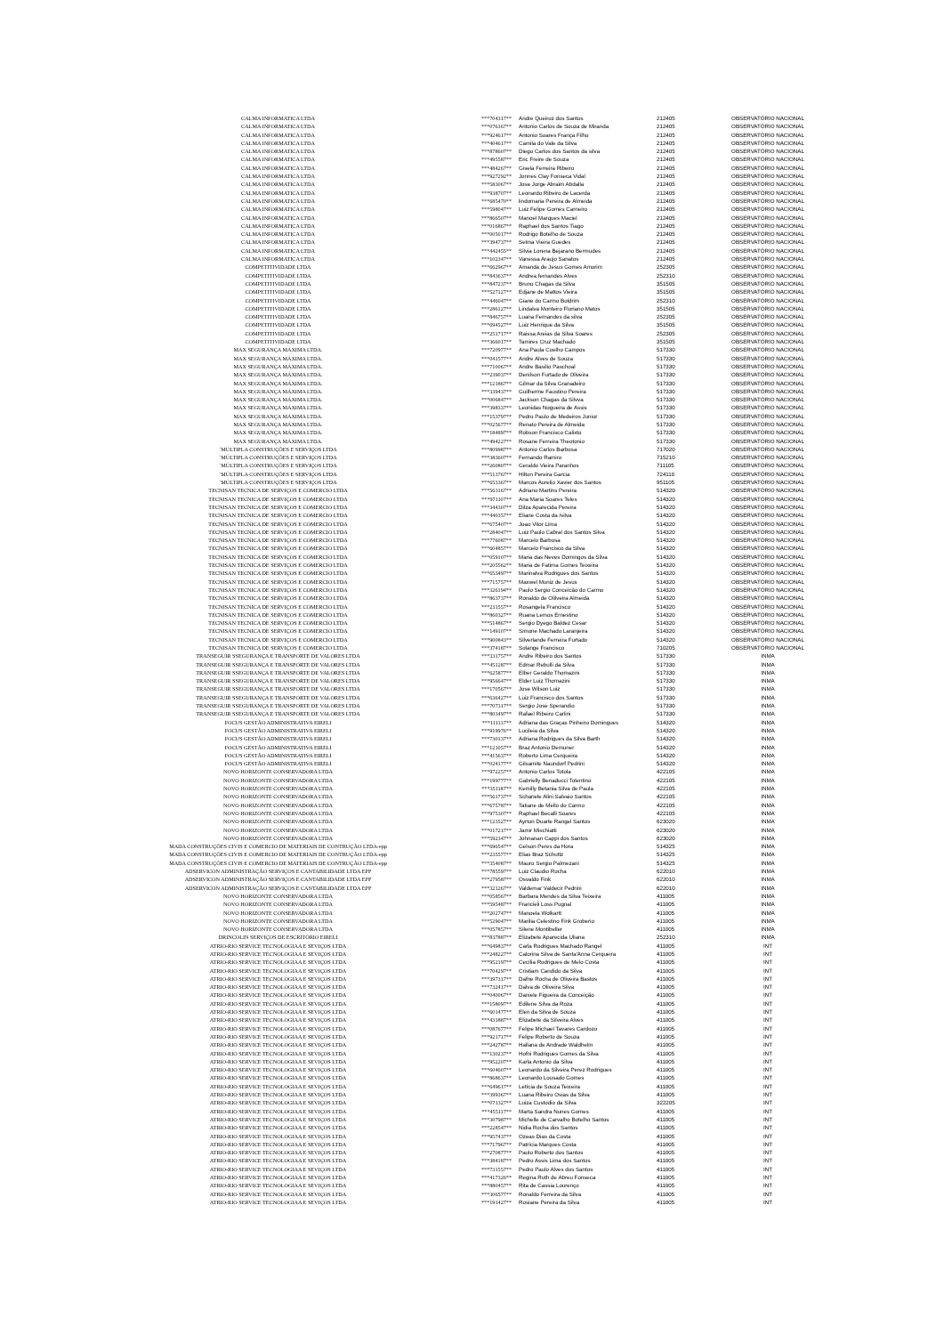| CALMA INFORMATICA LTDA | ***704317** | Andre Queiroz dos Santos | 212405 | OBSERVATÓRIO NACIONAL |
| CALMA INFORMATICA LTDA | ***076167** | Antonio Carlos de Souza de Miranda | 212405 | OBSERVATÓRIO NACIONAL |
| CALMA INFORMATICA LTDA | ***924617** | Antonio Soares França Filho | 212405 | OBSERVATÓRIO NACIONAL |
| CALMA INFORMATICA LTDA | ***404617** | Camila do Vale da Silva | 212405 | OBSERVATÓRIO NACIONAL |
| CALMA INFORMATICA LTDA | ***878607** | Diego Carlos dos Santos da silva | 212405 | OBSERVATÓRIO NACIONAL |
| CALMA INFORMATICA LTDA | ***495587** | Eric Freire de Souza | 212405 | OBSERVATÓRIO NACIONAL |
| CALMA INFORMATICA LTDA | ***484267** | Gisela Ferreira Ribeiro | 212405 | OBSERVATÓRIO NACIONAL |
| CALMA INFORMATICA LTDA | ***927292** | Jonnes Clay Fonseca Vidal | 212405 | OBSERVATÓRIO NACIONAL |
| CALMA INFORMATICA LTDA | ***583067** | Jose Jorge Abraim Abdalla | 212405 | OBSERVATÓRIO NACIONAL |
| CALMA INFORMATICA LTDA | ***938707** | Leonardo Ribeiro de Lacerda | 212405 | OBSERVATÓRIO NACIONAL |
| CALMA INFORMATICA LTDA | ***685470** | lindomaria Pereira de Almeida | 212405 | OBSERVATÓRIO NACIONAL |
| CALMA INFORMATICA LTDA | ***598047** | Luiz Felipe Gomes Carneiro | 212405 | OBSERVATÓRIO NACIONAL |
| CALMA INFORMATICA LTDA | ***866507** | Manoel Marques Maciel | 212405 | OBSERVATÓRIO NACIONAL |
| CALMA INFORMATICA LTDA | ***016867** | Raphael dos Santos Tiago | 212405 | OBSERVATÓRIO NACIONAL |
| CALMA INFORMATICA LTDA | ***005017** | Rodrigo Botelho de Souza | 212405 | OBSERVATÓRIO NACIONAL |
| CALMA INFORMATICA LTDA | ***394737** | Selma Vieira Guedes | 212405 | OBSERVATÓRIO NACIONAL |
| CALMA INFORMATICA LTDA | ***442455** | Silvia Lorena Bejarano Bermudes | 212405 | OBSERVATÓRIO NACIONAL |
| CALMA INFORMATICA LTDA | ***102347** | Vanessa Araujo Sanatos | 212405 | OBSERVATÓRIO NACIONAL |
| COMPETITIVIDADE LTDA | ***662967** | Amanda de Jesus Gomes Amorim | 252305 | OBSERVATÓRIO NACIONAL |
| COMPETITIVIDADE LTDA | ***843637** | Andrea fernandes Alves | 252310 | OBSERVATÓRIO NACIONAL |
| COMPETITIVIDADE LTDA | ***847237** | Bruno Chagas da Silva | 351505 | OBSERVATÓRIO NACIONAL |
| COMPETITIVIDADE LTDA | ***527127** | Edjane de Mattos Vieira | 351505 | OBSERVATÓRIO NACIONAL |
| COMPETITIVIDADE LTDA | ***446047** | Giane do Carmo Boldrim | 252310 | OBSERVATÓRIO NACIONAL |
| COMPETITIVIDADE LTDA | ***286127** | Lindalva Monteiro Floriano Matos | 351505 | OBSERVATÓRIO NACIONAL |
| COMPETITIVIDADE LTDA | ***846757** | Luana Fernandes da silva | 252305 | OBSERVATÓRIO NACIONAL |
| COMPETITIVIDADE LTDA | ***694527** | Luiz Henrique da Silva | 351505 | OBSERVATÓRIO NACIONAL |
| COMPETITIVIDADE LTDA | ***251717** | Raissa Areias da Silva Soares | 252305 | OBSERVATÓRIO NACIONAL |
| COMPETITIVIDADE LTDA | ***366017** | Tamires Cruz Machado | 351505 | OBSERVATÓRIO NACIONAL |
| MAX SEGURANÇA MÁXIMA LTDA. | ***720977** | Ana Paula Coelho Campos | 517330 | OBSERVATÓRIO NACIONAL |
| MAX SEGURANÇA MÁXIMA LTDA. | ***041577** | Andre Alves de Souza | 517330 | OBSERVATÓRIO NACIONAL |
| MAX SEGURANÇA MÁXIMA LTDA. | ***710067** | Andre Basilio Paschoal | 517330 | OBSERVATÓRIO NACIONAL |
| MAX SEGURANÇA MÁXIMA LTDA. | ***239037** | Denilson Furtado de Oliveira | 517330 | OBSERVATÓRIO NACIONAL |
| MAX SEGURANÇA MÁXIMA LTDA. | ***121867** | Gilmar da Silva Granadeiro | 517330 | OBSERVATÓRIO NACIONAL |
| MAX SEGURANÇA MÁXIMA LTDA. | ***339437** | Guilherme Faustino Pereira | 517330 | OBSERVATÓRIO NACIONAL |
| MAX SEGURANÇA MÁXIMA LTDA. | ***006847** | Jackson Chagas da Silvva | 517330 | OBSERVATÓRIO NACIONAL |
| MAX SEGURANÇA MÁXIMA LTDA. | ***398337** | Leonidas Nogueira de Assis | 517330 | OBSERVATÓRIO NACIONAL |
| MAX SEGURANÇA MÁXIMA LTDA. | ***153797** | Pedro Paulo de Medeiros Junior | 517330 | OBSERVATÓRIO NACIONAL |
| MAX SEGURANÇA MÁXIMA LTDA. | ***025677** | Renato Pereira de Almeida | 517330 | OBSERVATÓRIO NACIONAL |
| MAX SEGURANÇA MÁXIMA LTDA. | ***184897** | Robson Francisco Calixto | 517330 | OBSERVATÓRIO NACIONAL |
| MAX SEGURANÇA MÁXIMA LTDA. | ***494227** | Rosane Ferreira Theotonio | 517330 | OBSERVATÓRIO NACIONAL |
| ´MÚLTIPLA CONSTRUÇÕES E SERVIÇOS LTDA | ***809987** | Antonio Carlos Barbosa | 717020 | OBSERVATÓRIO NACIONAL |
| ´MÚLTIPLA CONSTRUÇÕES E SERVIÇOS LTDA | ***383607** | Fernando Ramiro | 715210 | OBSERVATÓRIO NACIONAL |
| ´MÚLTIPLA CONSTRUÇÕES E SERVIÇOS LTDA | ***260807** | Geraldo Vieira Paranhos | 711105 | OBSERVATÓRIO NACIONAL |
| ´MÚLTIPLA CONSTRUÇÕES E SERVIÇOS LTDA | ***513767** | Hilton Pereira Garcia | 724110 | OBSERVATÓRIO NACIONAL |
| ´MÚLTIPLA CONSTRUÇÕES E SERVIÇOS LTDA | ***653367** | Marcos Aurelio Xavier dos Santos | 951105 | OBSERVATÓRIO NACIONAL |
| TECNISAN TECNICA DE SERVIÇOS E COMERCIO LTDA | ***563167** | Adriano Martins Pereira | 514320 | OBSERVATÓRIO NACIONAL |
| TECNISAN TECNICA DE SERVIÇOS E COMERCIO LTDA | ***971107** | Ana Maria Soares Teles | 514320 | OBSERVATÓRIO NACIONAL |
| TECNISAN TECNICA DE SERVIÇOS E COMERCIO LTDA | ***344307** | Dilza Aparecida Pereira | 514320 | OBSERVATÓRIO NACIONAL |
| TECNISAN TECNICA DE SERVIÇOS E COMERCIO LTDA | ***440357** | Eliane Costa da /silva | 514320 | OBSERVATÓRIO NACIONAL |
| TECNISAN TECNICA DE SERVIÇOS E COMERCIO LTDA | ***675407** | Joao Vitor Lima | 514320 | OBSERVATÓRIO NACIONAL |
| TECNISAN TECNICA DE SERVIÇOS E COMERCIO LTDA | ***284047** | Luiz Paulo Cabral dos Santos Silva | 514320 | OBSERVATÓRIO NACIONAL |
| TECNISAN TECNICA DE SERVIÇOS E COMERCIO LTDA | ***776087** | Marcelo Barbosa | 514320 | OBSERVATÓRIO NACIONAL |
| TECNISAN TECNICA DE SERVIÇOS E COMERCIO LTDA | ***604857** | Marcelo Francisco da Silva | 514320 | OBSERVATÓRIO NACIONAL |
| TECNISAN TECNICA DE SERVIÇOS E COMERCIO LTDA | ***059107** | Maria das Neves Domingos da Silva | 514320 | OBSERVATÓRIO NACIONAL |
| TECNISAN TECNICA DE SERVIÇOS E COMERCIO LTDA | ***205562** | Maria de Fatima Gomes Teixeira | 514320 | OBSERVATÓRIO NACIONAL |
| TECNISAN TECNICA DE SERVIÇOS E COMERCIO LTDA | ***653497** | Marinalva Rodrigues dos Santos | 514320 | OBSERVATÓRIO NACIONAL |
| TECNISAN TECNICA DE SERVIÇOS E COMERCIO LTDA | ***715757** | Maxwel Muniz de Jesus | 514320 | OBSERVATÓRIO NACIONAL |
| TECNISAN TECNICA DE SERVIÇOS E COMERCIO LTDA | ***326194** | Paulo Sergio Conceicão do Carmo | 514320 | OBSERVATÓRIO NACIONAL |
| TECNISAN TECNICA DE SERVIÇOS E COMERCIO LTDA | ***863737** | Ronaldo de Olilveira Almeida | 514320 | OBSERVATÓRIO NACIONAL |
| TECNISAN TECNICA DE SERVIÇOS E COMERCIO LTDA | ***231557** | Rosangela Francisco | 514320 | OBSERVATÓRIO NACIONAL |
| TECNISAN TECNICA DE SERVIÇOS E COMERCIO LTDA | ***860327** | Ruana Lemos Ernestino | 514320 | OBSERVATÓRIO NACIONAL |
| TECNISAN TECNICA DE SERVIÇOS E COMERCIO LTDA | ***514867** | Sergio Dyego Baldez Cesar | 514320 | OBSERVATÓRIO NACIONAL |
| TECNISAN TECNICA DE SERVIÇOS E COMERCIO LTDA | ***149107** | Simone Machado Laranjeira | 514320 | OBSERVATÓRIO NACIONAL |
| TECNISAN TECNICA DE SERVIÇOS E COMERCIO LTDA | ***900843** | Silverlande Ferreira Furtado | 514320 | OBSERVATÓRIO NACIONAL |
| TECNISAN TECNICA DE SERVIÇOS E COMERCIO LTDA | ***374187** | Solange Francisco | 710205 | OBSERVATÓRIO NACIONAL |
| TRANSEGUIR SSEGURANÇA E TRANSPORTE DE VALORES LTDA | ***331757** | Andre Ribeiro dos Santos | 517330 | INMA |
| TRANSEGUIR SSEGURANÇA E TRANSPORTE DE VALORES LTDA | ***451287** | Edmar Rebulli da Silva | 517330 | INMA |
| TRANSEGUIR SSEGURANÇA E TRANSPORTE DE VALORES LTDA | ***625877** | Elber Geraldo Thomazini | 517330 | INMA |
| TRANSEGUIR SSEGURANÇA E TRANSPORTE DE VALORES LTDA | ***956647** | Elder Luiz Thomazini | 517330 | INMA |
| TRANSEGUIR SSEGURANÇA E TRANSPORTE DE VALORES LTDA | ***170567** | Jose Wilson Luiz | 517330 | INMA |
| TRANSEGUIR SSEGURANÇA E TRANSPORTE DE VALORES LTDA | ***636427** | Luiz Francisco dos Santos | 517330 | INMA |
| TRANSEGUIR SSEGURANÇA E TRANSPORTE DE VALORES LTDA | ***707317** | Sergio Jose Sperandio | 517330 | INMA |
| TRANSEGUIR SSEGURANÇA E TRANSPORTE DE VALORES LTDA | ***803497** | Rafael Ribeiro Carlini | 517330 | INMA |
| FOCUS GESTÃO ADMINISTRATIVA EIRELI | ***111137** | Adriana das Graças Pinheiro Domingues | 514320 | INMA |
| FOCUS GESTÃO ADMINISTRATIVA EIRELI | ***919976** | Lucileia da Silva | 514320 | INMA |
| FOCUS GESTÃO ADMINISTRATIVA EIRELI | ***730137** | Adriana Rodrigues da Silva Barth | 514320 | INMA |
| FOCUS GESTÃO ADMINISTRATIVA EIRELI | ***121057** | Braz Antonio Demuner | 514320 | INMA |
| FOCUS GESTÃO ADMINISTRATIVA EIRELI | ***415637** | Roberto Lima Cerqueira | 514320 | INMA |
| FOCUS GESTÃO ADMINISTRATIVA EIRELI | ***024177** | Gilsamite Naundorf Pedrini | 514320 | INMA |
| NOVO HORIZONTE CONSERVADORA LTDA | ***972257** | Antonio Carlos Totola | 422105 | INMA |
| NOVO HORIZONTE CONSERVADORA LTDA | ***199777** | Gabrielly Benaducci Tolentino | 422105 | INMA |
| NOVO HORIZONTE CONSERVADORA LTDA | ***351187** | Kemilly Betania Silva de Paula | 422105 | INMA |
| NOVO HORIZONTE CONSERVADORA LTDA | ***561737** | Schariele Alini Salvaio Santos | 422105 | INMA |
| NOVO HORIZONTE CONSERVADORA LTDA | ***675787** | Tatiane de Mello do Carmo | 422105 | INMA |
| NOVO HORIZONTE CONSERVADORA LTDA | ***975307** | Raphael Becalli Soares | 422105 | INMA |
| NOVO HORIZONTE CONSERVADORA LTDA | ***123527** | Ayrton Duarte Rangel Santos | 623020 | INMA |
| NOVO HORIZONTE CONSERVADORA LTDA | ***017217** | Jamir Mischiatti | 623020 | INMA |
| NOVO HORIZONTE CONSERVADORA LTDA | ***592347** | Johnanan Cappi dos Santos | 623020 | INMA |
| MADA CONSTRUÇÕES CIVIS E COMERCIO DE MATERIAIS DE CONTRUÇÃO LTDA-epp | ***696547** | Gelson Peres da Hora | 514325 | INMA |
| MADA CONSTRUÇÕES CIVIS E COMERCIO DE MATERIAIS DE CONTRUÇÃO LTDA-epp | ***235577** | Elias Braz Schuttz | 514325 | INMA |
| MADA CONSTRUÇÕES CIVIS E COMERCIO DE MATERIAIS DE CONTRUÇÃO LTDA-epp | ***354087** | Mauro Sergio Palmezani | 514325 | INMA |
| ADSERVICON ADMINISTRAÇÃO SERVIÇOS E CANTABILIDADE LTDA EPP | ***785597** | Luiz Claudio Rocha | 622010 | INMA |
| ADSERVICON ADMINISTRAÇÃO SERVIÇOS E CANTABILIDADE LTDA EPP | ***279587** | Osvaldo Fink | 622010 | INMA |
| ADSERVICON ADMINISTRAÇÃO SERVIÇOS E CANTABILIDADE LTDA EPP | ***321267** | Valdemar Valdecir Pedrini | 622010 | INMA |
| NOVO HORIZONTE CONSERVADORA LTDA | ***058567** | Barbara Mendes da Silva Teixeira | 411005 | INMA |
| NOVO HORIZONTE CONSERVADORA LTDA | ***595487** | Francieli Loss Pugnal | 411005 | INMA |
| NOVO HORIZONTE CONSERVADORA LTDA | ***202747** | Manoela Wolkartt | 411005 | INMA |
| NOVO HORIZONTE CONSERVADORA LTDA | ***529047** | Marilia Celestino Fink Groberio | 411005 | INMA |
| NOVO HORIZONTE CONSERVADORA LTDA | ***057857** | Silene Montibeller | 411005 | INMA |
| DRINCOLIN SERVIÇOS DE ESCRITÓRIO EIRELI | ***837887** | Elizabete Aparecida Uliana | 252310 | INMA |
| ATRIO-RIO SERVICE TECNOLOGIAA E SEVIÇOS LTDA | ***649837** | Carla Rodrigues Machado Rangel | 411005 | INT |
| ATRIO-RIO SERVICE TECNOLOGIAA E SEVIÇOS LTDA | ***248227** | Calorina Silva de Santa'Anna Cerqueira | 411005 | INT |
| ATRIO-RIO SERVICE TECNOLOGIAA E SEVIÇOS LTDA | ***952197** | Cecília Rodrigues de Melo Costa | 411005 | INT |
| ATRIO-RIO SERVICE TECNOLOGIAA E SEVIÇOS LTDA | ***704297** | Cristiam Candido da Silva | 411005 | INT |
| ATRIO-RIO SERVICE TECNOLOGIAA E SEVIÇOS LTDA | ***397317** | Dafne Rocha de Oliveira Bastos | 411005 | INT |
| ATRIO-RIO SERVICE TECNOLOGIAA E SEVIÇOS LTDA | ***732417** | Dalva de Oliveira Silva | 411005 | INT |
| ATRIO-RIO SERVICE TECNOLOGIAA E SEVIÇOS LTDA | ***040067** | Daniele Figueira da Conceição | 411005 | INT |
| ATRIO-RIO SERVICE TECNOLOGIAA E SEVIÇOS LTDA | ***158097** | Edilene Silva da Roza | 411005 | INT |
| ATRIO-RIO SERVICE TECNOLOGIAA E SEVIÇOS LTDA | ***601477** | Elen da Silva de Souza | 411005 | INT |
| ATRIO-RIO SERVICE TECNOLOGIAA E SEVIÇOS LTDA | ***431887** | Elizabete da Silveira Alves | 411005 | INT |
| ATRIO-RIO SERVICE TECNOLOGIAA E SEVIÇOS LTDA | ***087677** | Felipe Michael Tavares Cardozo | 411005 | INT |
| ATRIO-RIO SERVICE TECNOLOGIAA E SEVIÇOS LTDA | ***921717** | Felipe Roberto de Souza | 411005 | INT |
| ATRIO-RIO SERVICE TECNOLOGIAA E SEVIÇOS LTDA | ***242787** | Hallana de Andrade Waldhelm | 411005 | INT |
| ATRIO-RIO SERVICE TECNOLOGIAA E SEVIÇOS LTDA | ***130237** | Hofni Rodrigues Gomes da Silva | 411005 | INT |
| ATRIO-RIO SERVICE TECNOLOGIAA E SEVIÇOS LTDA | ***952207** | Karla Antonio da Silva | 411005 | INT |
| ATRIO-RIO SERVICE TECNOLOGIAA E SEVIÇOS LTDA | ***604607** | Leonardo da Silveira Perez Rodrigues | 411005 | INT |
| ATRIO-RIO SERVICE TECNOLOGIAA E SEVIÇOS LTDA | ***868637** | Leonardo Lousado Gomes | 411005 | INT |
| ATRIO-RIO SERVICE TECNOLOGIAA E SEVIÇOS LTDA | ***649617** | Letícia de Souza Teixeira | 411005 | INT |
| ATRIO-RIO SERVICE TECNOLOGIAA E SEVIÇOS LTDA | ***399367** | Luana Ribeiro Osias da Silva | 411005 | INT |
| ATRIO-RIO SERVICE TECNOLOGIAA E SEVIÇOS LTDA | ***071327** | Luiza Custodio da Silva | 322205 | INT |
| ATRIO-RIO SERVICE TECNOLOGIAA E SEVIÇOS LTDA | ***455117** | Marta Sandra Nunes Gomes | 411005 | INT |
| ATRIO-RIO SERVICE TECNOLOGIAA E SEVIÇOS LTDA | ***307987** | Michelle de Carvalho Botelho Santos | 411005 | INT |
| ATRIO-RIO SERVICE TECNOLOGIAA E SEVIÇOS LTDA | ***228547** | Nidia Rocha dos Santos | 411005 | INT |
| ATRIO-RIO SERVICE TECNOLOGIAA E SEVIÇOS LTDA | ***957437** | Ozeas Dias da Costa | 411005 | INT |
| ATRIO-RIO SERVICE TECNOLOGIAA E SEVIÇOS LTDA | ***717967** | Patrícia Marques Costa | 411005 | INT |
| ATRIO-RIO SERVICE TECNOLOGIAA E SEVIÇOS LTDA | ***270877** | Paulo Roberto dos Santos | 411005 | INT |
| ATRIO-RIO SERVICE TECNOLOGIAA E SEVIÇOS LTDA | ***384187** | Pedro Assis Lima dos Santos | 411005 | INT |
| ATRIO-RIO SERVICE TECNOLOGIAA E SEVIÇOS LTDA | ***731557** | Pedro Paulo Alves dos Santos | 411005 | INT |
| ATRIO-RIO SERVICE TECNOLOGIAA E SEVIÇOS LTDA | ***417326** | Regina Ruth de Abreu Fonseca | 411005 | INT |
| ATRIO-RIO SERVICE TECNOLOGIAA E SEVIÇOS LTDA | ***880457** | Rita de Cassia Lourenço | 411005 | INT |
| ATRIO-RIO SERVICE TECNOLOGIAA E SEVIÇOS LTDA | ***306577** | Ronaldo Ferreira da Silva | 411005 | INT |
| ATRIO-RIO SERVICE TECNOLOGIAA E SEVIÇOS LTDA | ***191427** | Rosiane Pereira da Silva | 411005 | INT |